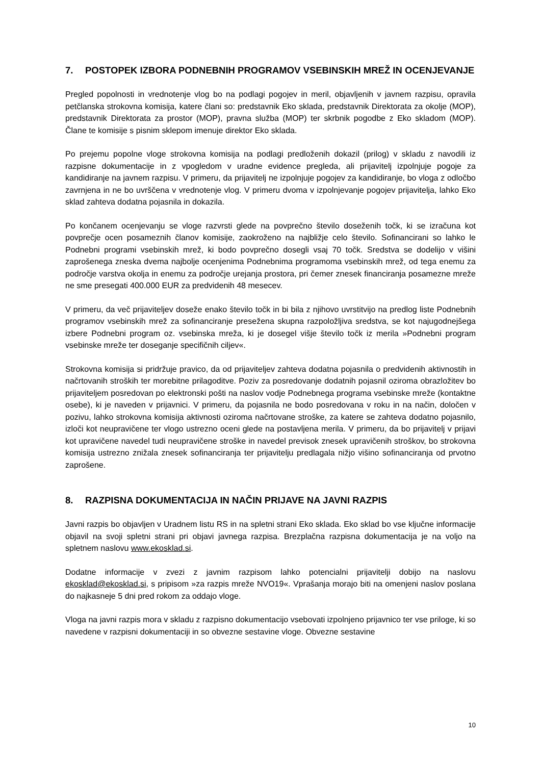7. POSTOPEK IZBORA PODNEBNIH PROGRAMOV VSEBINSKIH MREŽ IN OCENJEVANJE
Pregled popolnosti in vrednotenje vlog bo na podlagi pogojev in meril, objavljenih v javnem razpisu, opravila petčlanska strokovna komisija, katere člani so: predstavnik Eko sklada, predstavnik Direktorata za okolje (MOP), predstavnik Direktorata za prostor (MOP), pravna služba (MOP) ter skrbnik pogodbe z Eko skladom (MOP). Člane te komisije s pisnim sklepom imenuje direktor Eko sklada.
Po prejemu popolne vloge strokovna komisija na podlagi predloženih dokazil (prilog) v skladu z navodili iz razpisne dokumentacije in z vpogledom v uradne evidence pregleda, ali prijavitelj izpolnjuje pogoje za kandidiranje na javnem razpisu. V primeru, da prijavitelj ne izpolnjuje pogojev za kandidiranje, bo vloga z odločbo zavrnjena in ne bo uvrščena v vrednotenje vlog. V primeru dvoma v izpolnjevanje pogojev prijavitelja, lahko Eko sklad zahteva dodatna pojasnila in dokazila.
Po končanem ocenjevanju se vloge razvrsti glede na povprečno število doseženih točk, ki se izračuna kot povprečje ocen posameznih članov komisije, zaokroženo na najbližje celo število. Sofinancirani so lahko le Podnebni programi vsebinskih mrež, ki bodo povprečno dosegli vsaj 70 točk. Sredstva se dodelijo v višini zaprošenega zneska dvema najbolje ocenjenima Podnebnima programoma vsebinskih mrež, od tega enemu za področje varstva okolja in enemu za področje urejanja prostora, pri čemer znesek financiranja posamezne mreže ne sme presegati 400.000 EUR za predvidenih 48 mesecev.
V primeru, da več prijaviteljev doseže enako število točk in bi bila z njihovo uvrstitvijo na predlog liste Podnebnih programov vsebinskih mrež za sofinanciranje presežena skupna razpoložljiva sredstva, se kot najugodnejšega izbere Podnebni program oz. vsebinska mreža, ki je dosegel višje število točk iz merila »Podnebni program vsebinske mreže ter doseganje specifičnih ciljev«.
Strokovna komisija si pridržuje pravico, da od prijaviteljev zahteva dodatna pojasnila o predvidenih aktivnostih in načrtovanih stroških ter morebitne prilagoditve. Poziv za posredovanje dodatnih pojasnil oziroma obrazložitev bo prijaviteljem posredovan po elektronski pošti na naslov vodje Podnebnega programa vsebinske mreže (kontaktne osebe), ki je naveden v prijavnici. V primeru, da pojasnila ne bodo posredovana v roku in na način, določen v pozivu, lahko strokovna komisija aktivnosti oziroma načrtovane stroške, za katere se zahteva dodatno pojasnilo, izloči kot neupravičene ter vlogo ustrezno oceni glede na postavljena merila. V primeru, da bo prijavitelj v prijavi kot upravičene navedel tudi neupravičene stroške in navedel previsok znesek upravičenih stroškov, bo strokovna komisija ustrezno znižala znesek sofinanciranja ter prijavitelju predlagala nižjo višino sofinanciranja od prvotno zaprošene.
8. RAZPISNA DOKUMENTACIJA IN NAČIN PRIJAVE NA JAVNI RAZPIS
Javni razpis bo objavljen v Uradnem listu RS in na spletni strani Eko sklada. Eko sklad bo vse ključne informacije objavil na svoji spletni strani pri objavi javnega razpisa. Brezplačna razpisna dokumentacija je na voljo na spletnem naslovu www.ekosklad.si.
Dodatne informacije v zvezi z javnim razpisom lahko potencialni prijavitelji dobijo na naslovu ekosklad@ekosklad.si, s pripisom »za razpis mreže NVO19«. Vprašanja morajo biti na omenjeni naslov poslana do najkasneje 5 dni pred rokom za oddajo vloge.
Vloga na javni razpis mora v skladu z razpisno dokumentacijo vsebovati izpolnjeno prijavnico ter vse priloge, ki so navedene v razpisni dokumentaciji in so obvezne sestavine vloge. Obvezne sestavine
10